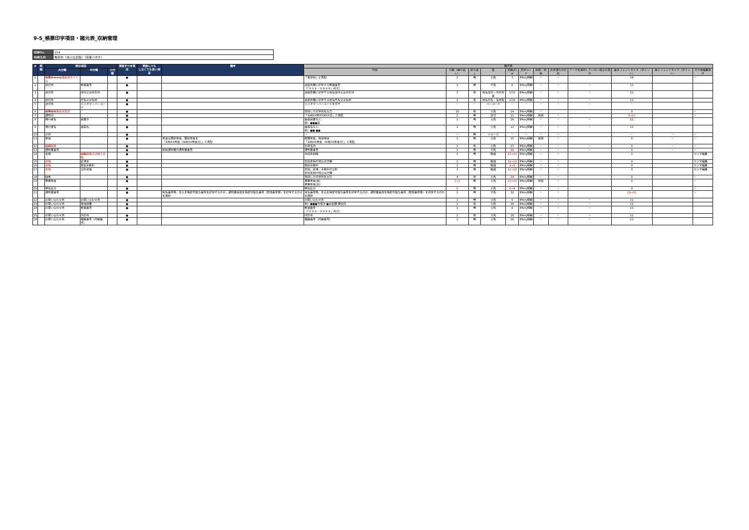9-5_帳票印字項目・諸元表_収納管理
| 帳票No. | 114 |
| 帳票名称 | 督促状（法人住民税）（圧着ハガキ） |
| # | 明細 | 表示項目 | | | 実装すべき項目 | 実装しても しなくても良い項目 | 備考 | 諸元表 | | | | | | | | | | | |
| --- | --- | --- | --- | --- | --- | --- | --- | --- | --- | --- | --- | --- | --- | --- | --- | --- | --- | --- | --- |
| | | 大分類 | 中分類 | 小分類 | | | | 内容 | 行数（繰り返し） | 折り返し | 型 | 桁数/行※ | 文字コード | 和暦・西暦 | 文字溢れの対応 | データを保持していない場合の表示 | 基本フォントサイズ（ポイント） | 最小フォントサイズ（ポイント） | その他編集条件 |
| 1 | | 帳票タイトル 督促状タイトル | | | ● | | | 「督促状」と表記 | 1 | 無 | 全角 | 3 | IPAmj明朝 | － | － | | 14 | | － |
| 2 | | 送付先 | 郵便番号 | | ● | | | 送達先欄に印字する郵便番号 （「９９９－９９９９」形式） | 1 | 無 | 半角 | 8 | IPAmj明朝 | － | － | － | 11 | | |
| 3 | | 送付先 | 住所又は所在地 | | ● | | | 送達先欄に印字する宛名住所又は所在地 | 3 | 有 | 宛名住所・所在地型 | 17/3 | IPAmj明朝 | － | － | － | 11 | | |
| 4 | | 送付先 | 氏名又は名称 | | ● | | | 送達先欄に印字する宛名氏名又は名称 | 2 | 有 | 宛名氏名・名称型 | 17/2 | IPAmj明朝 | － | － | － | 11 | | |
| 5 | | 送付先 | カスタマーバーコード | | ● | | | カスタマーバーコードを付す | － | － | バーコード | － | － | － | － | － | － | | |
| 6 | | 帳票本文 督促状本文 | | | ● | | | 登録した文字列を出力 | 10 | 有 | 全角 | 24 | IPAmj明朝 | － | | | 9 | | － |
| 7 | | 通知日 | | | ● | | | 「令和XX年XX月XX日」と表記 | 1 | 無 | 日付 | 11 | IPAmj明朝 | 和暦 | － | | 9→11 | | － |
| 8 | | 発行者名 | 肩書き | | ● | | | 首長肩書など。 例）●●●長 | 1 | 無 | 全角 | 16 | IPAmj明朝 | － | － | － | 11 | | |
| 9 | | 発行者名 | 首長名 | | ● | | | 首長名など。 例）●● ●● | 1 | 無 | 全角 | 12 | IPAmj明朝 | － | － | － | 11 | | |
| 10 | | 公印 | | | ● | | | － | － | 無 | イメージ | － | － | － | － | | － | － | － |
| 11 | | 年度 | | | ● | | 年度は調定年度、課税年度を 「令和XX年度（令和XX年度分）」と表記 | 賦課年度、相当年度 「令和XX年度（令和XX年度分）」と表記 | 1 | 無 | 全角 | 15 | IPAmj明朝 | 和暦 | － | | 9 | － | － |
| 12 | | 科目 税目 | | | ● | | | 科目名称 | 1 | 有 | 全角 | 11 | IPAmj明朝 | － | － | － | 9 | － | － |
| 13 | | 通知書番号 | | | ● | | 納税通知書の通知書番号 | 通知書番号 | 1 | 無 | 半角 | 10 | IPAmj明朝 | － | － | － | 9 | － | － |
| 14 | | 金額 | 税額 税額又は納入金額 | | ● | | | 本税未納額 | 1 | 無 | 数値 | 12→14 | IPAmj明朝 | － | － | | 9 | | カンマ編集 |
| 15 | | 金額 | 延滞金 | | ● | | | 本税未納の場合は空欄 | 1 | 無 | 数値 | 12→14 | IPAmj明朝 | － | － | | 9 | | カンマ編集 |
| 16 | | 金額 | 督促手数料 | | ● | | | 督促手数料 | 1 | 無 | 数値 | 4→3 | IPAmj明朝 | － | － | | 9 | | カンマ編集 |
| 17 | | 金額 | 合計金額 | | ● | | | 本税、延滞、手数料の合計 本税未納の場合は空欄 | 1 | 無 | 数値 | 11→14 | IPAmj明朝 | － | － | | 9 | | カンマ編集 |
| 18 | | 備考 | | | ● | | | 登録した文字列を出力 | 4 | 有 | 全角 | 24 | IPAmj明朝 | － | － | | 9 | | － |
| 19 | | 事業年度 | | | ● | | | 事業年度(自) 事業年度(至) | 1→2 | 無 | 全角 | 22→14 | IPAmj明朝 | 和暦 | － | | 9 | | － |
| 20 | | 申告区分 | | | ● | | | 申告区分 | 1 | 無 | 全角 | 6→4 | IPAmj明朝 | － | － | | 9 | | － |
| 21 | | 通知書番号 | | | ● | | 宛名番号等、本人を特定可能な番号を印字するのか、通知書自体を特定可能な番号（整理番号等）を印字するのかを選択 | 宛名番号等、本人を特定可能な番号を印字するのか、通知書自体を特定可能な番号（整理番号等）を印字するのかを選択 | 1 | 無 | 半角 | 10 | IPAmj明朝 | － | － | | 10→11 | | － |
| 22 | | お問い合わせ先 | お問い合わせ先 | | ● | | | お問い合わせ先 | 1 | 無 | 全角 | 9 | IPAmj明朝 | － | － | － | 11 | | |
| 23 | | お問い合わせ先 | 担当部署 | | ● | | | 例）●●●市役所 ●民税課 課税係 | 2 | 有 | 全角 | 26 | IPAmj明朝 | － | － | － | 11 | | |
| 24 | | お問い合わせ先 | 郵便番号 | | ● | | | 郵便番号 （「９９９－９９９９」形式） | 1 | 無 | 全角 | 8 | IPAmj明朝 | － | － | － | 11 | | |
| 25 | | お問い合わせ先 | 所在地 | | ● | | | 所在地 | 2 | 有 | 全角 | 26 | IPAmj明朝 | － | － | － | 11 | | |
| 26 | | お問い合わせ先 | 電話番号（内線番号） | | ● | | | 電話番号（内線番号） | 1 | 無 | 全角 | 26 | IPAmj明朝 | － | － | － | 11 | | |